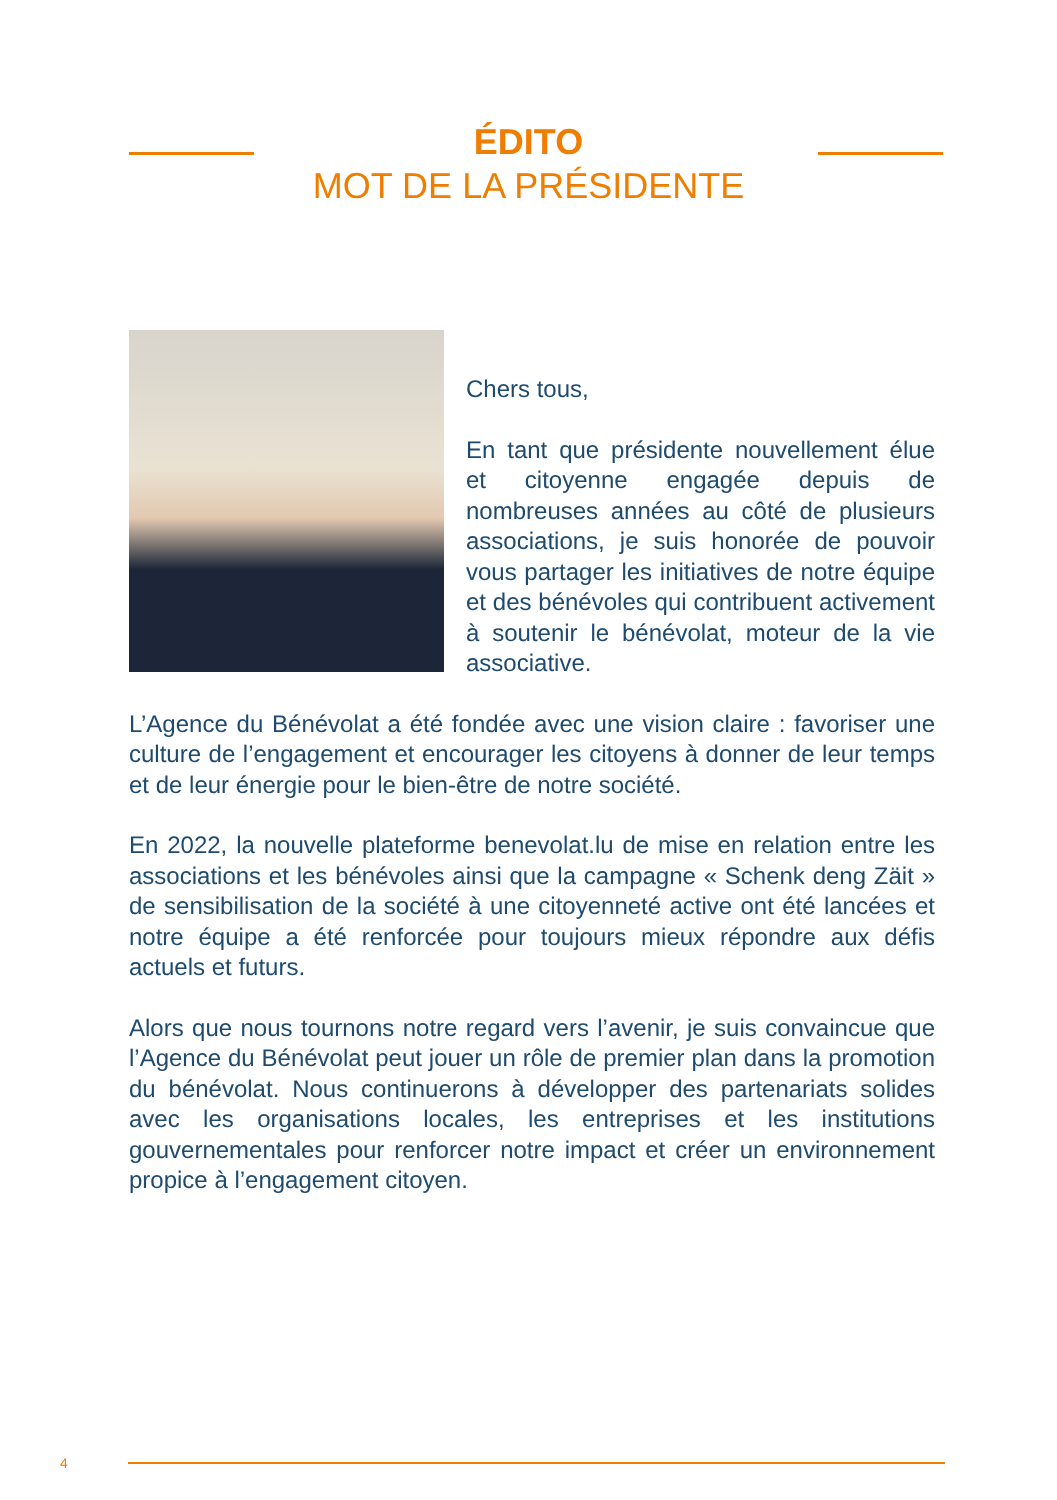ÉDITO
MOT DE LA PRÉSIDENTE
Chers tous,
En tant que présidente nouvellement élue et citoyenne engagée depuis de nombreuses années au côté de plusieurs associations, je suis honorée de pouvoir vous partager les initiatives de notre équipe et des bénévoles qui contribuent activement à soutenir le bénévolat, moteur de la vie associative.
L’Agence du Bénévolat a été fondée avec une vision claire : favoriser une culture de l’engagement et encourager les citoyens à donner de leur temps et de leur énergie pour le bien-être de notre société.
En 2022, la nouvelle plateforme benevolat.lu de mise en relation entre les associations et les bénévoles ainsi que la campagne « Schenk deng Zäit » de sensibilisation de la société à une citoyenneté active ont été lancées et notre équipe a été renforcée pour toujours mieux répondre aux défis actuels et futurs.
Alors que nous tournons notre regard vers l’avenir, je suis convaincue que l’Agence du Bénévolat peut jouer un rôle de premier plan dans la promotion du bénévolat. Nous continuerons à développer des partenariats solides avec les organisations locales, les entreprises et les institutions gouvernementales pour renforcer notre impact et créer un environnement propice à l’engagement citoyen.
4